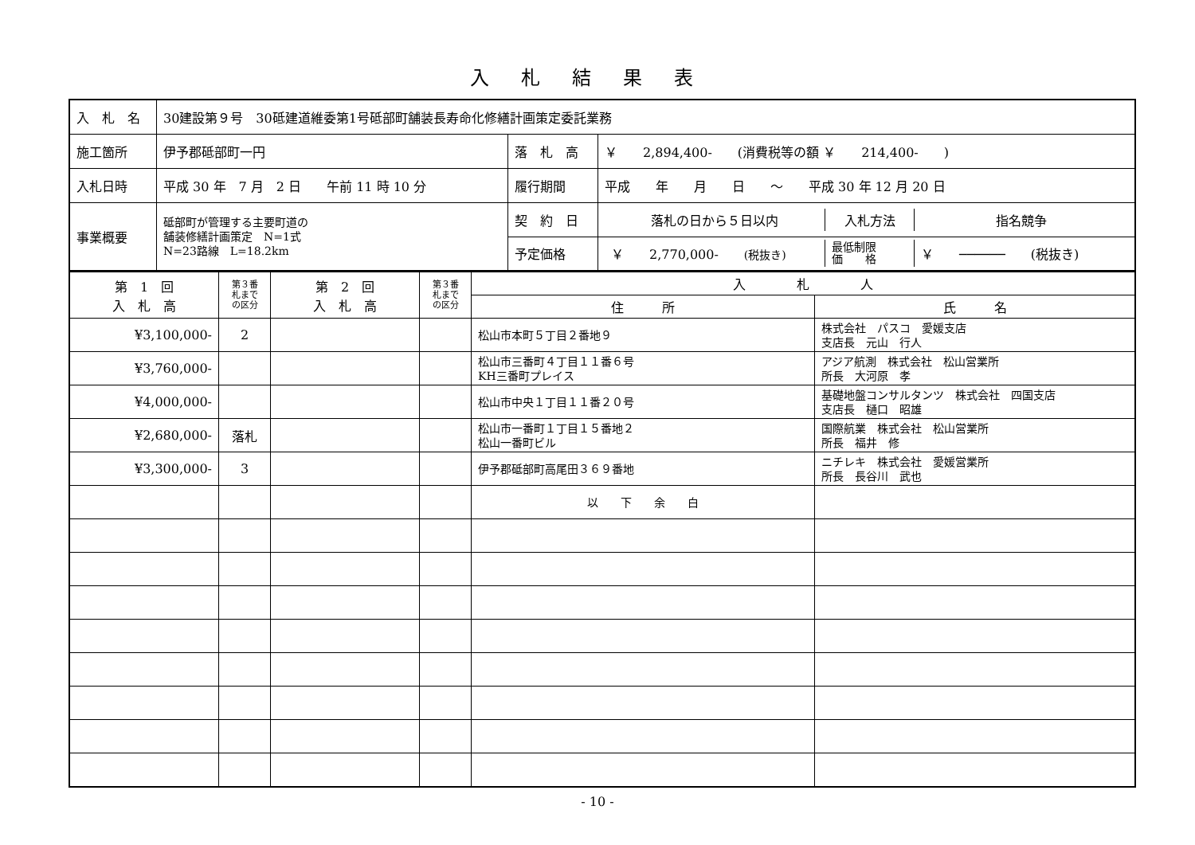入札結果表
| 入 札 名 | 30建設第９号 30砥建道維委第1号砥部町舗装長寿命化修繕計画策定委託業務 | | |
| 施工箇所 | 伊予郡砥部町一円 | 落 札 高 | ￥ 2,894,400- (消費税等の額 ￥ 214,400- ) |
| 入札日時 | 平成 30 年 7 月 2 日 午前 11 時 10 分 | 履行期間 | 平成 年 月 日 ～ 平成 30 年 12 月 20 日 |
| 事業概要 | 砥部町が管理する主要町道の 舗装修繕計画策定 N=1式 N=23路線 L=18.2km | 契 約 日 | / 落札の日から５日以内 / 入札方法 / 指名競争 / |
| | | 予定価格 | / ￥ 2,770,000- (税抜き) / 最低制限 価 格 / ￥ ────── (税抜き) / |
| 第 1 回 入 札 高 | 第３番 札まで の区分 | 第 2 回 入 札 高 | 第３番 札まで の区分 | 入 札 人 | |
| | | | | 住 所 | 氏 名 |
| ¥3,100,000- | 2 | | | 松山市本町５丁目２番地９ | 株式会社 パスコ 愛媛支店 支店長 元山 行人 |
| ¥3,760,000- | | | | 松山市三番町４丁目１１番６号 KH三番町プレイス | アジア航測 株式会社 松山営業所 所長 大河原 孝 |
| ¥4,000,000- | | | | 松山市中央１丁目１１番２０号 | 基礎地盤コンサルタンツ 株式会社 四国支店 支店長 樋口 昭雄 |
| ¥2,680,000- | 落札 | | | 松山市一番町１丁目１５番地２ 松山一番町ビル | 国際航業 株式会社 松山営業所 所長 福井 修 |
| ¥3,300,000- | 3 | | | 伊予郡砥部町高尾田３６９番地 | ニチレキ 株式会社 愛媛営業所 所長 長谷川 武也 |
| | | | | 以 下 余 白 | |
- 10 -